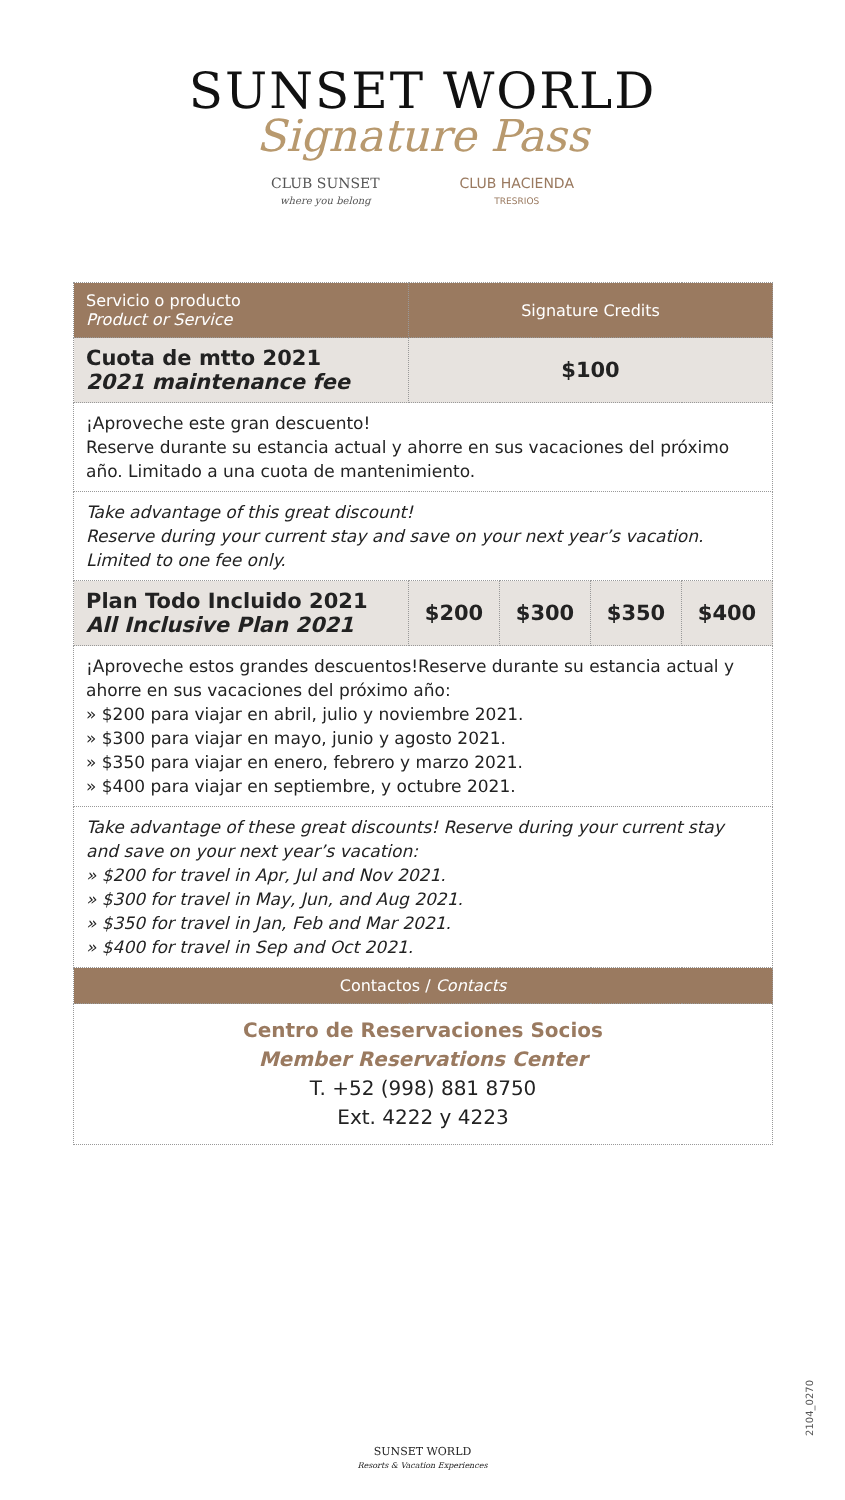SUNSET WORLD
Signature Pass
CLUB SUNSET
where you belong
CLUB HACIENDA
TRESRIOS
| Servicio o producto Product or Service | Signature Credits | | | |
| --- | --- | --- | --- | --- |
| Cuota de mtto 2021 2021 maintenance fee | $100 | | | |
| ¡Aproveche este gran descuento! Reserve durante su estancia actual y ahorre en sus vacaciones del próximo año. Limitado a una cuota de mantenimiento. | | | | |
| Take advantage of this great discount! Reserve during your current stay and save on your next year’s vacation. Limited to one fee only. | | | | |
| Plan Todo Incluido 2021 All Inclusive Plan 2021 | $200 | $300 | $350 | $400 |
| ¡Aproveche estos grandes descuentos!Reserve durante su estancia actual y ahorre en sus vacaciones del próximo año: » $200 para viajar en abril, julio y noviembre 2021. » $300 para viajar en mayo, junio y agosto 2021. » $350 para viajar en enero, febrero y marzo 2021. » $400 para viajar en septiembre, y octubre 2021. | | | | |
| Take advantage of these great discounts! Reserve during your current stay and save on your next year’s vacation: » $200 for travel in Apr, Jul and Nov 2021. » $300 for travel in May, Jun, and Aug 2021. » $350 for travel in Jan, Feb and Mar 2021. » $400 for travel in Sep and Oct 2021. | | | | |
| Contactos / Contacts | | | | |
| Centro de Reservaciones Socios Member Reservations Center T. +52 (998) 881 8750 Ext. 4222 y 4223 | | | | |
2104_0270
SUNSET WORLD
Resorts & Vacation Experiences